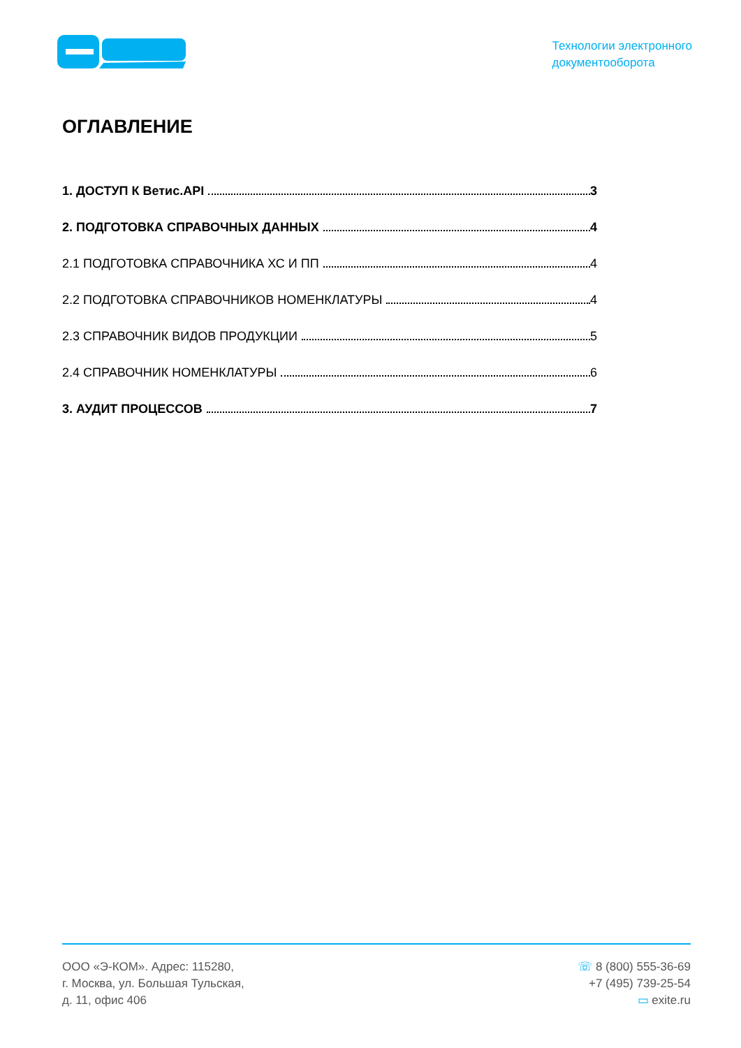Технологии электронного
документооборота
ОГЛАВЛЕНИЕ
1. ДОСТУП К Ветис.API 3
2. ПОДГОТОВКА СПРАВОЧНЫХ ДАННЫХ 4
2.1 ПОДГОТОВКА СПРАВОЧНИКА ХС И ПП 4
2.2 ПОДГОТОВКА СПРАВОЧНИКОВ НОМЕНКЛАТУРЫ 4
2.3 СПРАВОЧНИК ВИДОВ ПРОДУКЦИИ 5
2.4 СПРАВОЧНИК НОМЕНКЛАТУРЫ 6
3. АУДИТ ПРОЦЕССОВ 7
ООО «Э-КОМ». Адрес: 115280,
г. Москва, ул. Большая Тульская,
д. 11, офис 406
☏ 8 (800) 555-36-69
+7 (495) 739-25-54
▭ exite.ru